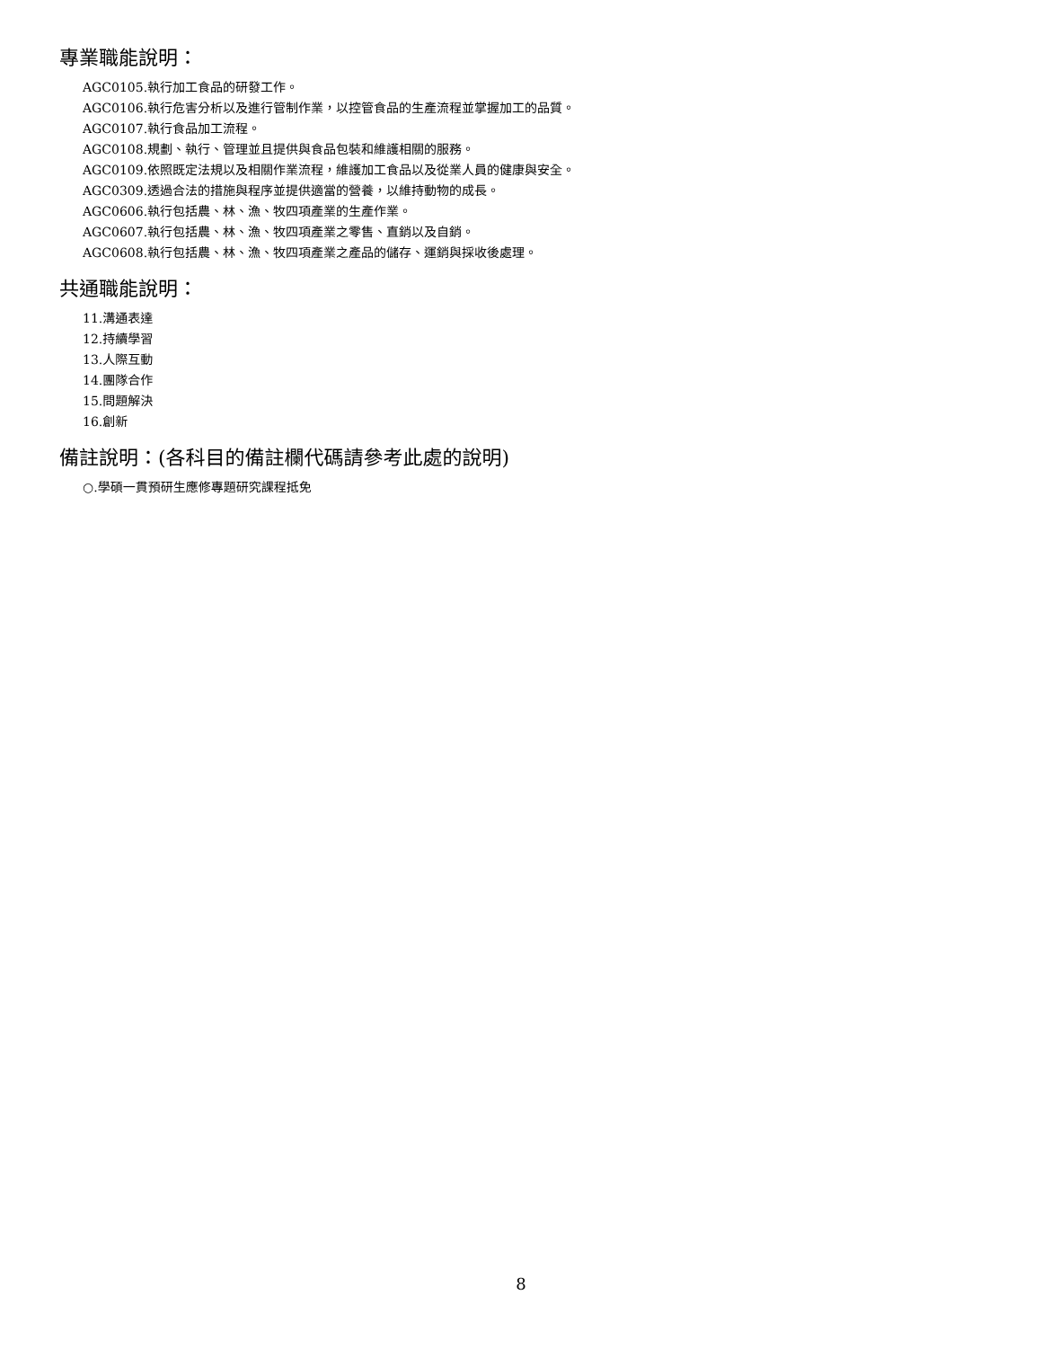專業職能說明：
AGC0105.執行加工食品的研發工作。
AGC0106.執行危害分析以及進行管制作業，以控管食品的生產流程並掌握加工的品質。
AGC0107.執行食品加工流程。
AGC0108.規劃、執行、管理並且提供與食品包裝和維護相關的服務。
AGC0109.依照既定法規以及相關作業流程，維護加工食品以及從業人員的健康與安全。
AGC0309.透過合法的措施與程序並提供適當的營養，以維持動物的成長。
AGC0606.執行包括農、林、漁、牧四項產業的生產作業。
AGC0607.執行包括農、林、漁、牧四項產業之零售、直銷以及自銷。
AGC0608.執行包括農、林、漁、牧四項產業之產品的儲存、運銷與採收後處理。
共通職能說明：
11.溝通表達
12.持續學習
13.人際互動
14.團隊合作
15.問題解決
16.創新
備註說明：(各科目的備註欄代碼請參考此處的說明)
○.學碩一貫預研生應修專題研究課程抵免
8